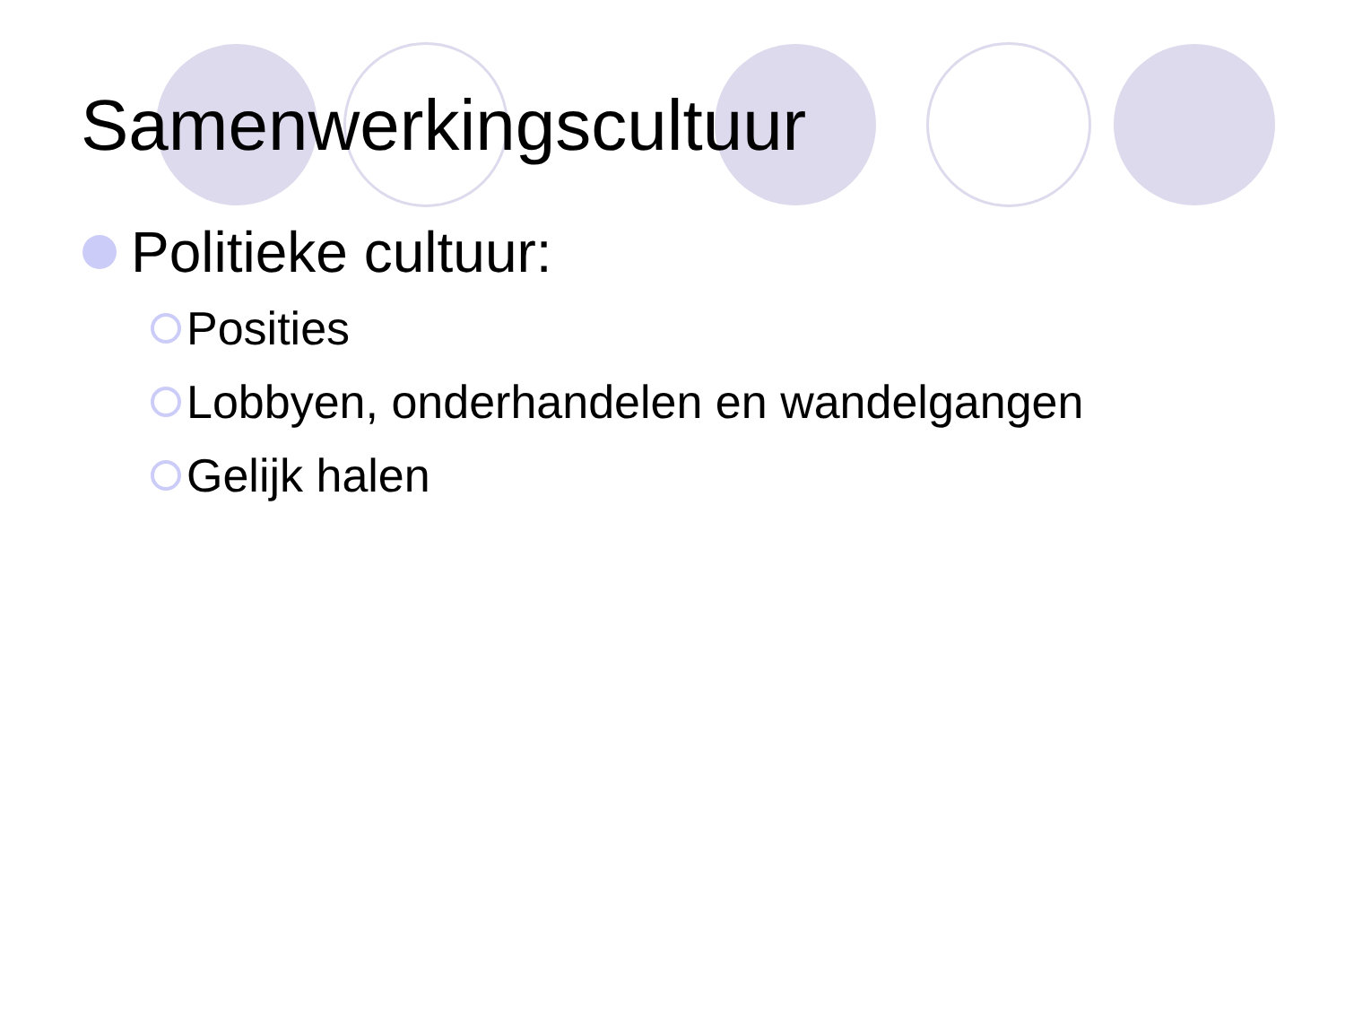Samenwerkingscultuur
Politieke cultuur:
Posities
Lobbyen, onderhandelen en wandelgangen
Gelijk halen